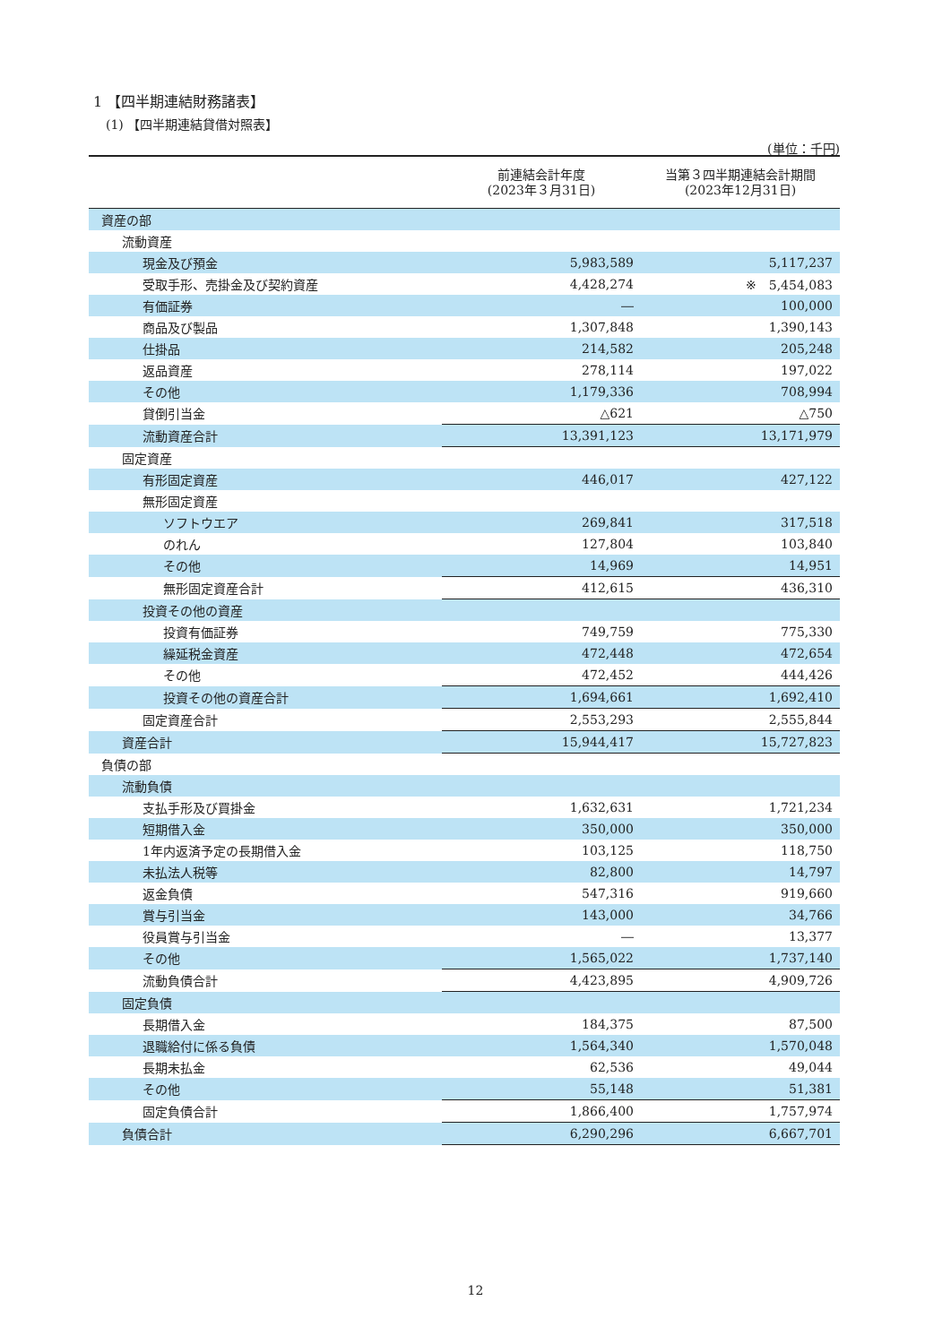1 【四半期連結財務諸表】
(1) 【四半期連結貸借対照表】
(単位：千円)
| | 前連結会計年度 (2023年３月31日) | 当第３四半期連結会計期間 (2023年12月31日) |
| --- | --- | --- |
| 資産の部 | | |
| 流動資産 | | |
| 現金及び預金 | 5,983,589 | 5,117,237 |
| 受取手形、売掛金及び契約資産 | 4,428,274 | ※ 5,454,083 |
| 有価証券 | ― | 100,000 |
| 商品及び製品 | 1,307,848 | 1,390,143 |
| 仕掛品 | 214,582 | 205,248 |
| 返品資産 | 278,114 | 197,022 |
| その他 | 1,179,336 | 708,994 |
| 貸倒引当金 | △621 | △750 |
| 流動資産合計 | 13,391,123 | 13,171,979 |
| 固定資産 | | |
| 有形固定資産 | 446,017 | 427,122 |
| 無形固定資産 | | |
| ソフトウエア | 269,841 | 317,518 |
| のれん | 127,804 | 103,840 |
| その他 | 14,969 | 14,951 |
| 無形固定資産合計 | 412,615 | 436,310 |
| 投資その他の資産 | | |
| 投資有価証券 | 749,759 | 775,330 |
| 繰延税金資産 | 472,448 | 472,654 |
| その他 | 472,452 | 444,426 |
| 投資その他の資産合計 | 1,694,661 | 1,692,410 |
| 固定資産合計 | 2,553,293 | 2,555,844 |
| 資産合計 | 15,944,417 | 15,727,823 |
| 負債の部 | | |
| 流動負債 | | |
| 支払手形及び買掛金 | 1,632,631 | 1,721,234 |
| 短期借入金 | 350,000 | 350,000 |
| 1年内返済予定の長期借入金 | 103,125 | 118,750 |
| 未払法人税等 | 82,800 | 14,797 |
| 返金負債 | 547,316 | 919,660 |
| 賞与引当金 | 143,000 | 34,766 |
| 役員賞与引当金 | ― | 13,377 |
| その他 | 1,565,022 | 1,737,140 |
| 流動負債合計 | 4,423,895 | 4,909,726 |
| 固定負債 | | |
| 長期借入金 | 184,375 | 87,500 |
| 退職給付に係る負債 | 1,564,340 | 1,570,048 |
| 長期未払金 | 62,536 | 49,044 |
| その他 | 55,148 | 51,381 |
| 固定負債合計 | 1,866,400 | 1,757,974 |
| 負債合計 | 6,290,296 | 6,667,701 |
12